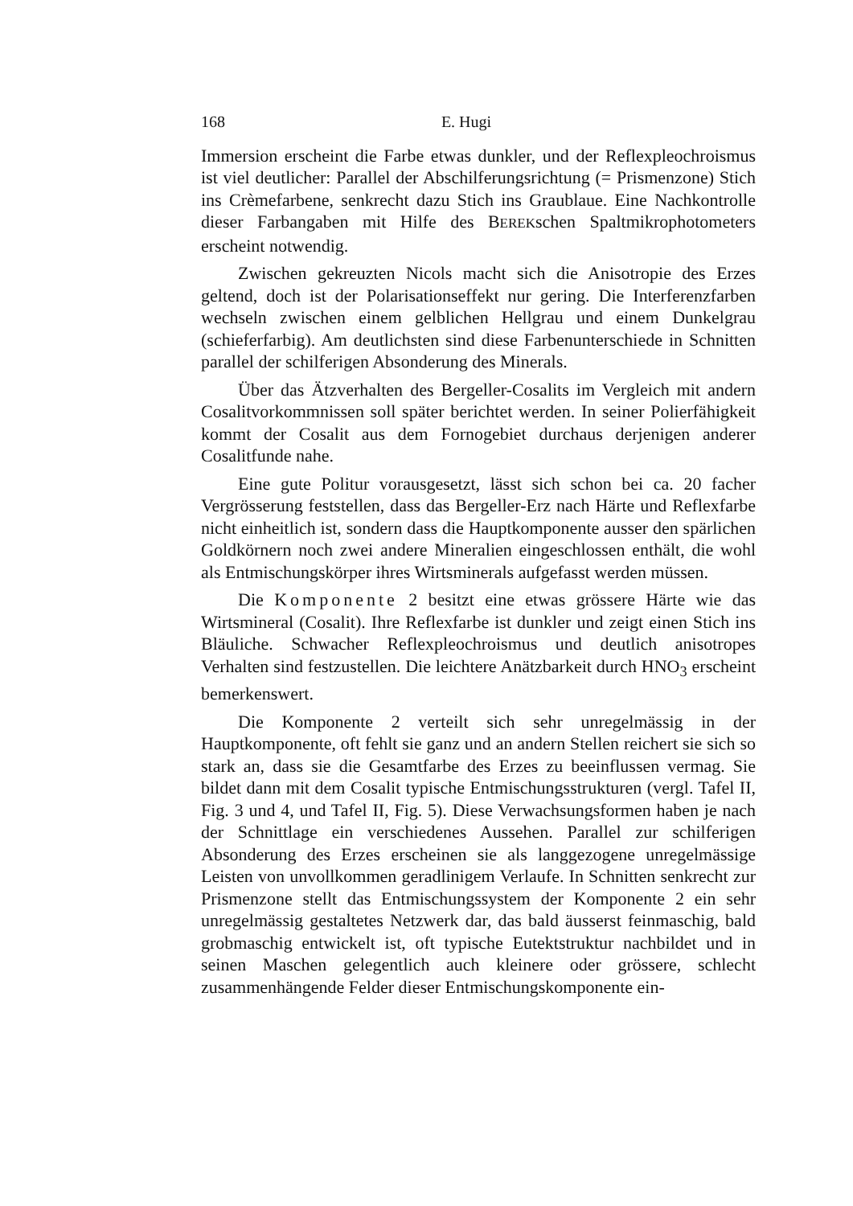168 E. Hugi
Immersion erscheint die Farbe etwas dunkler, und der Reflexpleochroismus ist viel deutlicher: Parallel der Abschilferungsrichtung (= Prismenzone) Stich ins Crèmefarbene, senkrecht dazu Stich ins Graublaue. Eine Nachkontrolle dieser Farbangaben mit Hilfe des BEREKschen Spaltmikrophotometers erscheint notwendig.
Zwischen gekreuzten Nicols macht sich die Anisotropie des Erzes geltend, doch ist der Polarisationseffekt nur gering. Die Interferenzfarben wechseln zwischen einem gelblichen Hellgrau und einem Dunkelgrau (schieferfarbig). Am deutlichsten sind diese Farbenunterschiede in Schnitten parallel der schilferigen Absonderung des Minerals.
Über das Ätzverhalten des Bergeller-Cosalits im Vergleich mit andern Cosalitvorkommnissen soll später berichtet werden. In seiner Polierfähigkeit kommt der Cosalit aus dem Fornogebiet durchaus derjenigen anderer Cosalitfunde nahe.
Eine gute Politur vorausgesetzt, lässt sich schon bei ca. 20 facher Vergrösserung feststellen, dass das Bergeller-Erz nach Härte und Reflexfarbe nicht einheitlich ist, sondern dass die Hauptkomponente ausser den spärlichen Goldkörnern noch zwei andere Mineralien eingeschlossen enthält, die wohl als Entmischungskörper ihres Wirtsminerals aufgefasst werden müssen.
Die Komponente 2 besitzt eine etwas grössere Härte wie das Wirtsmineral (Cosalit). Ihre Reflexfarbe ist dunkler und zeigt einen Stich ins Bläuliche. Schwacher Reflexpleochroismus und deutlich anisotropes Verhalten sind festzustellen. Die leichtere Anätzbarkeit durch HNO<sub>3</sub> erscheint bemerkenswert.
Die Komponente 2 verteilt sich sehr unregelmässig in der Hauptkomponente, oft fehlt sie ganz und an andern Stellen reichert sie sich so stark an, dass sie die Gesamtfarbe des Erzes zu beeinflussen vermag. Sie bildet dann mit dem Cosalit typische Entmischungsstrukturen (vergl. Tafel II, Fig. 3 und 4, und Tafel II, Fig. 5). Diese Verwachsungsformen haben je nach der Schnittlage ein verschiedenes Aussehen. Parallel zur schilferigen Absonderung des Erzes erscheinen sie als langgezogene unregelmässige Leisten von unvollkommen geradlinigem Verlaufe. In Schnitten senkrecht zur Prismenzone stellt das Entmischungssystem der Komponente 2 ein sehr unregelmässig gestaltetes Netzwerk dar, das bald äusserst feinmaschig, bald grobmaschig entwickelt ist, oft typische Eutektstruktur nachbildet und in seinen Maschen gelegentlich auch kleinere oder grössere, schlecht zusammenhängende Felder dieser Entmischungskomponente ein-